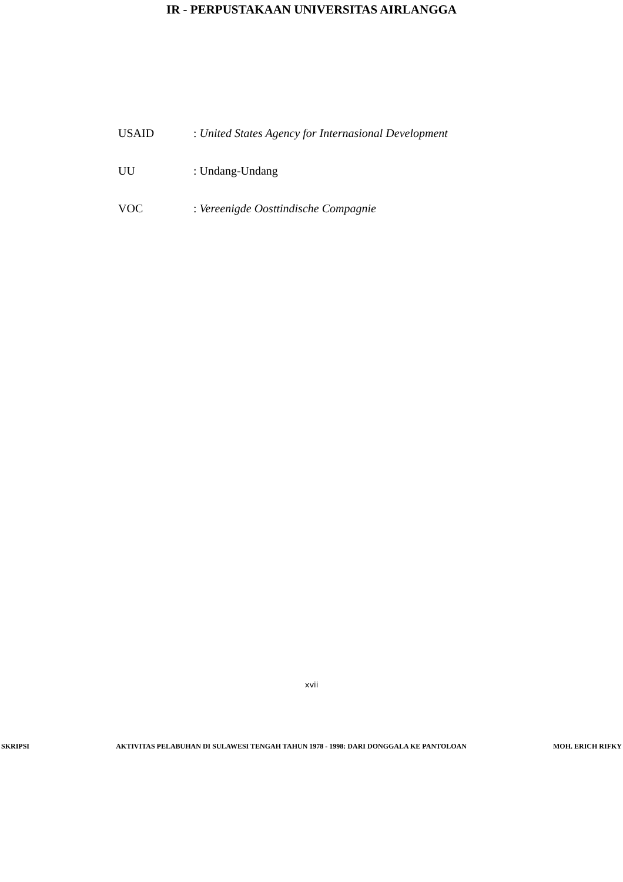IR - PERPUSTAKAAN UNIVERSITAS AIRLANGGA
USAID: United States Agency for Internasional Development
UU: Undang-Undang
VOC: Vereenigde Oosttindische Compagnie
xvii
SKRIPSI AKTIVITAS PELABUHAN DI SULAWESI TENGAH TAHUN 1978 - 1998: DARI DONGGALA KE PANTOLOAN MOH. ERICH RIFKY